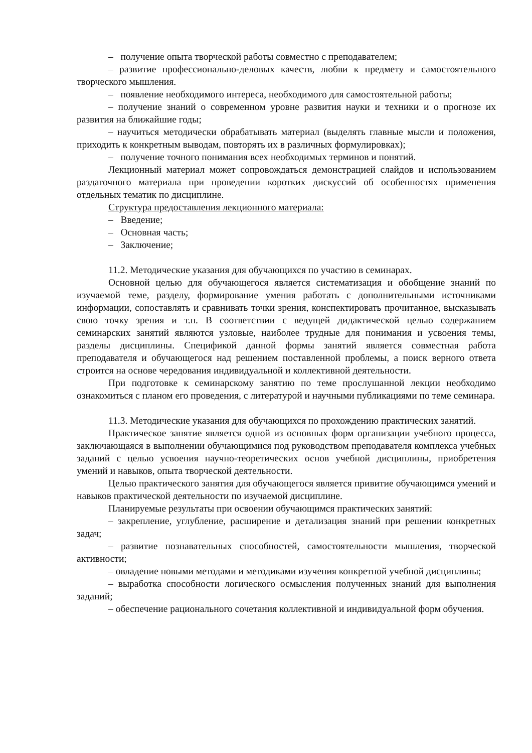– получение опыта творческой работы совместно с преподавателем;
– развитие профессионально-деловых качеств, любви к предмету и самостоятельного творческого мышления.
– появление необходимого интереса, необходимого для самостоятельной работы;
– получение знаний о современном уровне развития науки и техники и о прогнозе их развития на ближайшие годы;
– научиться методически обрабатывать материал (выделять главные мысли и положения, приходить к конкретным выводам, повторять их в различных формулировках);
– получение точного понимания всех необходимых терминов и понятий.
Лекционный материал может сопровождаться демонстрацией слайдов и использованием раздаточного материала при проведении коротких дискуссий об особенностях применения отдельных тематик по дисциплине.
Структура предоставления лекционного материала:
– Введение;
– Основная часть;
– Заключение;
11.2. Методические указания для обучающихся по участию в семинарах.
Основной целью для обучающегося является систематизация и обобщение знаний по изучаемой теме, разделу, формирование умения работать с дополнительными источниками информации, сопоставлять и сравнивать точки зрения, конспектировать прочитанное, высказывать свою точку зрения и т.п. В соответствии с ведущей дидактической целью содержанием семинарских занятий являются узловые, наиболее трудные для понимания и усвоения темы, разделы дисциплины. Спецификой данной формы занятий является совместная работа преподавателя и обучающегося над решением поставленной проблемы, а поиск верного ответа строится на основе чередования индивидуальной и коллективной деятельности.
При подготовке к семинарскому занятию по теме прослушанной лекции необходимо ознакомиться с планом его проведения, с литературой и научными публикациями по теме семинара.
11.3. Методические указания для обучающихся по прохождению практических занятий.
Практическое занятие является одной из основных форм организации учебного процесса, заключающаяся в выполнении обучающимися под руководством преподавателя комплекса учебных заданий с целью усвоения научно-теоретических основ учебной дисциплины, приобретения умений и навыков, опыта творческой деятельности.
Целью практического занятия для обучающегося является привитие обучающимся умений и навыков практической деятельности по изучаемой дисциплине.
Планируемые результаты при освоении обучающимся практических занятий:
– закрепление, углубление, расширение и детализация знаний при решении конкретных задач;
– развитие познавательных способностей, самостоятельности мышления, творческой активности;
– овладение новыми методами и методиками изучения конкретной учебной дисциплины;
– выработка способности логического осмысления полученных знаний для выполнения заданий;
– обеспечение рационального сочетания коллективной и индивидуальной форм обучения.